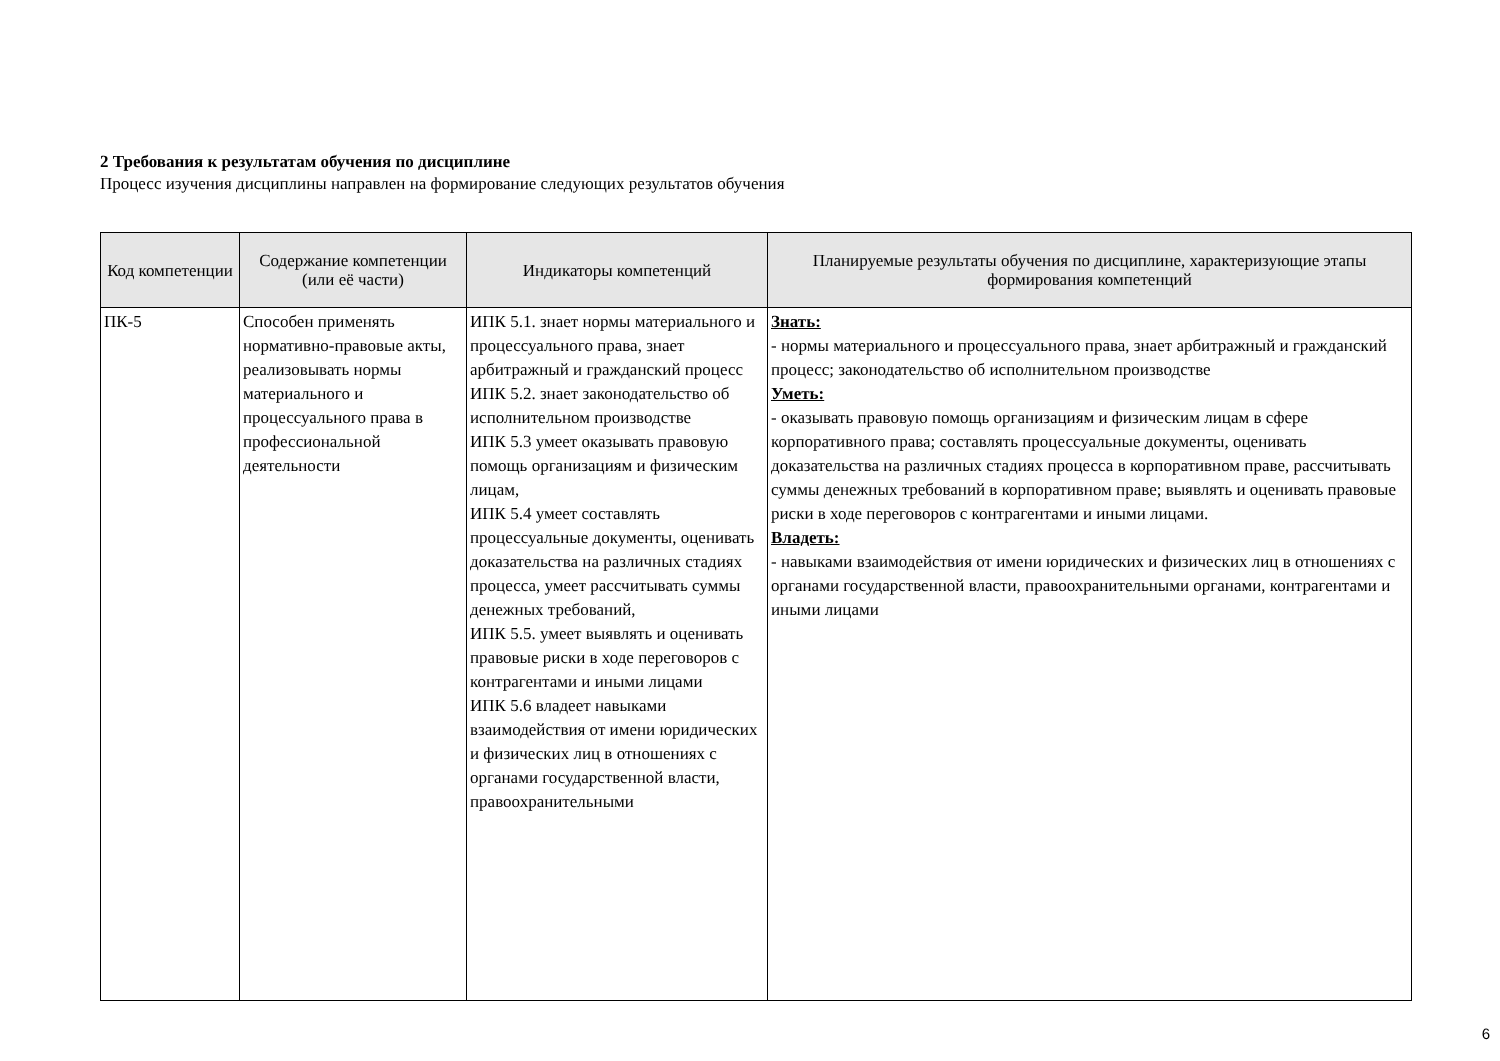2 Требования к результатам обучения по дисциплине
Процесс изучения дисциплины направлен на формирование следующих результатов обучения
| Код компетенции | Содержание компетенции (или её части) | Индикаторы компетенций | Планируемые результаты обучения по дисциплине, характеризующие этапы формирования компетенций |
| --- | --- | --- | --- |
| ПК-5 | Способен применять нормативно-правовые акты, реализовывать нормы материального и процессуального права в профессиональной деятельности | ИПК 5.1. знает нормы материального и процессуального права, знает арбитражный и гражданский процесс ИПК 5.2. знает законодательство об исполнительном производстве ИПК 5.3 умеет оказывать правовую помощь организациям и физическим лицам, ИПК 5.4 умеет составлять процессуальные документы, оценивать доказательства на различных стадиях процесса, умеет рассчитывать суммы денежных требований, ИПК 5.5. умеет выявлять и оценивать правовые риски в ходе переговоров с контрагентами и иными лицами ИПК 5.6 владеет навыками взаимодействия от имени юридических и физических лиц в отношениях с органами государственной власти, правоохранительными | Знать: - нормы материального и процессуального права, знает арбитражный и гражданский процесс; законодательство об исполнительном производстве Уметь: - оказывать правовую помощь организациям и физическим лицам в сфере корпоративного права; составлять процессуальные документы, оценивать доказательства на различных стадиях процесса в корпоративном праве, рассчитывать суммы денежных требований в корпоративном праве; выявлять и оценивать правовые риски в ходе переговоров с контрагентами и иными лицами. Владеть: - навыками взаимодействия от имени юридических и физических лиц в отношениях с органами государственной власти, правоохранительными органами, контрагентами и иными лицами |
6